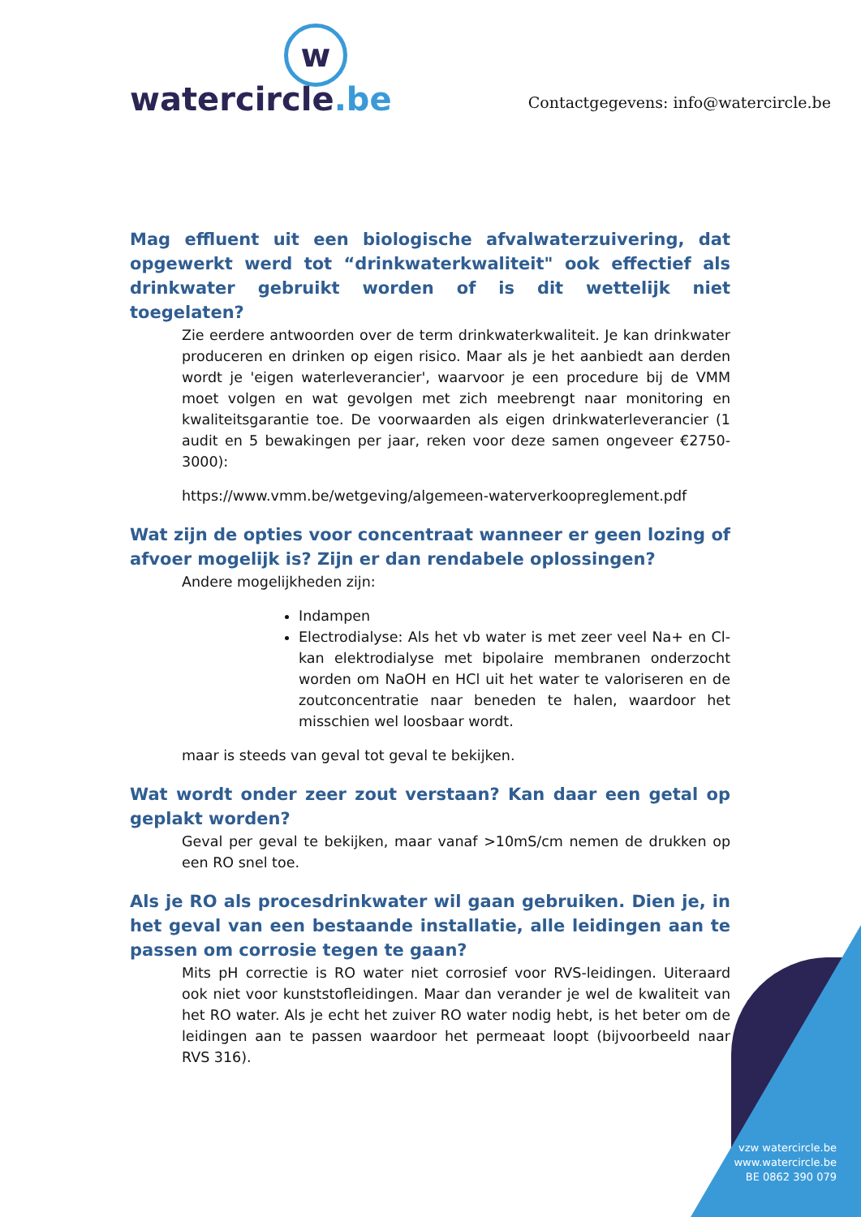w
watercircle.be
Contactgegevens: info@watercircle.be
Mag effluent uit een biologische afvalwaterzuivering, dat opgewerkt werd tot “drinkwaterkwaliteit" ook effectief als drinkwater gebruikt worden of is dit wettelijk niet toegelaten?
Zie eerdere antwoorden over de term drinkwaterkwaliteit. Je kan drinkwater produceren en drinken op eigen risico. Maar als je het aanbiedt aan derden wordt je 'eigen waterleverancier', waarvoor je een procedure bij de VMM moet volgen en wat gevolgen met zich meebrengt naar monitoring en kwaliteitsgarantie toe. De voorwaarden als eigen drinkwaterleverancier (1 audit en 5 bewakingen per jaar, reken voor deze samen ongeveer €2750-3000):
https://www.vmm.be/wetgeving/algemeen-waterverkoopreglement.pdf
Wat zijn de opties voor concentraat wanneer er geen lozing of afvoer mogelijk is? Zijn er dan rendabele oplossingen?
Andere mogelijkheden zijn:
Indampen
Electrodialyse: Als het vb water is met zeer veel Na+ en Cl- kan elektrodialyse met bipolaire membranen onderzocht worden om NaOH en HCl uit het water te valoriseren en de zoutconcentratie naar beneden te halen, waardoor het misschien wel loosbaar wordt.
maar is steeds van geval tot geval te bekijken.
Wat wordt onder zeer zout verstaan? Kan daar een getal op geplakt worden?
Geval per geval te bekijken, maar vanaf >10mS/cm nemen de drukken op een RO snel toe.
Als je RO als procesdrinkwater wil gaan gebruiken. Dien je, in het geval van een bestaande installatie, alle leidingen aan te passen om corrosie tegen te gaan?
Mits pH correctie is RO water niet corrosief voor RVS-leidingen. Uiteraard ook niet voor kunststofleidingen. Maar dan verander je wel de kwaliteit van het RO water. Als je echt het zuiver RO water nodig hebt, is het beter om de leidingen aan te passen waardoor het permeaat loopt (bijvoorbeeld naar RVS 316).
vzw watercircle.be
www.watercircle.be
BE 0862 390 079